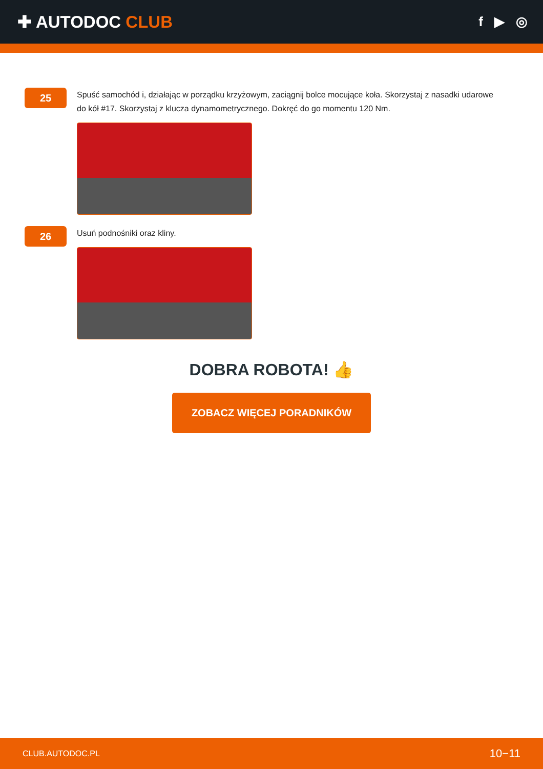✚ AUTODOC CLUB
f ▶ ◎
25
Spuść samochód i, działając w porządku krzyżowym, zaciągnij bolce mocujące koła. Skorzystaj z nasadki udarowe do kół #17. Skorzystaj z klucza dynamometrycznego. Dokręć do go momentu 120 Nm.
26
Usuń podnośniki oraz kliny.
DOBRA ROBOTA! 👍
ZOBACZ WIĘCEJ PORADNIKÓW
CLUB.AUTODOC.PL 10−11